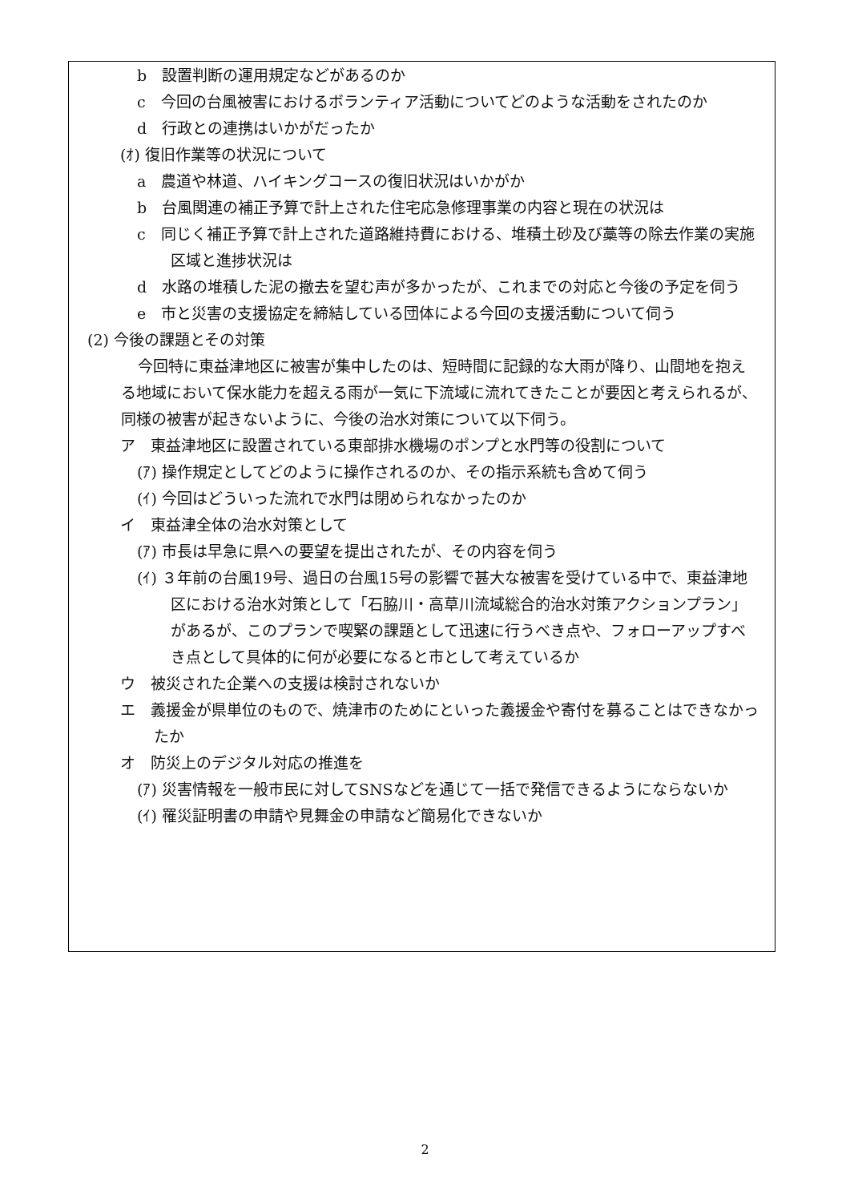b　設置判断の運用規定などがあるのか
c　今回の台風被害におけるボランティア活動についてどのような活動をされたのか
d　行政との連携はいかがだったか
(ｵ) 復旧作業等の状況について
a　農道や林道、ハイキングコースの復旧状況はいかがか
b　台風関連の補正予算で計上された住宅応急修理事業の内容と現在の状況は
c　同じく補正予算で計上された道路維持費における、堆積土砂及び藁等の除去作業の実施区域と進捗状況は
d　水路の堆積した泥の撤去を望む声が多かったが、これまでの対応と今後の予定を伺う
e　市と災害の支援協定を締結している団体による今回の支援活動について伺う
(2) 今後の課題とその対策
今回特に東益津地区に被害が集中したのは、短時間に記録的な大雨が降り、山間地を抱える地域において保水能力を超える雨が一気に下流域に流れてきたことが要因と考えられるが、同様の被害が起きないように、今後の治水対策について以下伺う。
ア　東益津地区に設置されている東部排水機場のポンプと水門等の役割について
(ｱ) 操作規定としてどのように操作されるのか、その指示系統も含めて伺う
(ｲ) 今回はどういった流れで水門は閉められなかったのか
イ　東益津全体の治水対策として
(ｱ) 市長は早急に県への要望を提出されたが、その内容を伺う
(ｲ) ３年前の台風19号、過日の台風15号の影響で甚大な被害を受けている中で、東益津地区における治水対策として「石脇川・高草川流域総合的治水対策アクションプラン」があるが、このプランで喫緊の課題として迅速に行うべき点や、フォローアップすべき点として具体的に何が必要になると市として考えているか
ウ　被災された企業への支援は検討されないか
エ　義援金が県単位のもので、焼津市のためにといった義援金や寄付を募ることはできなかったか
オ　防災上のデジタル対応の推進を
(ｱ) 災害情報を一般市民に対してSNSなどを通じて一括で発信できるようにならないか
(ｲ) 罹災証明書の申請や見舞金の申請など簡易化できないか
2